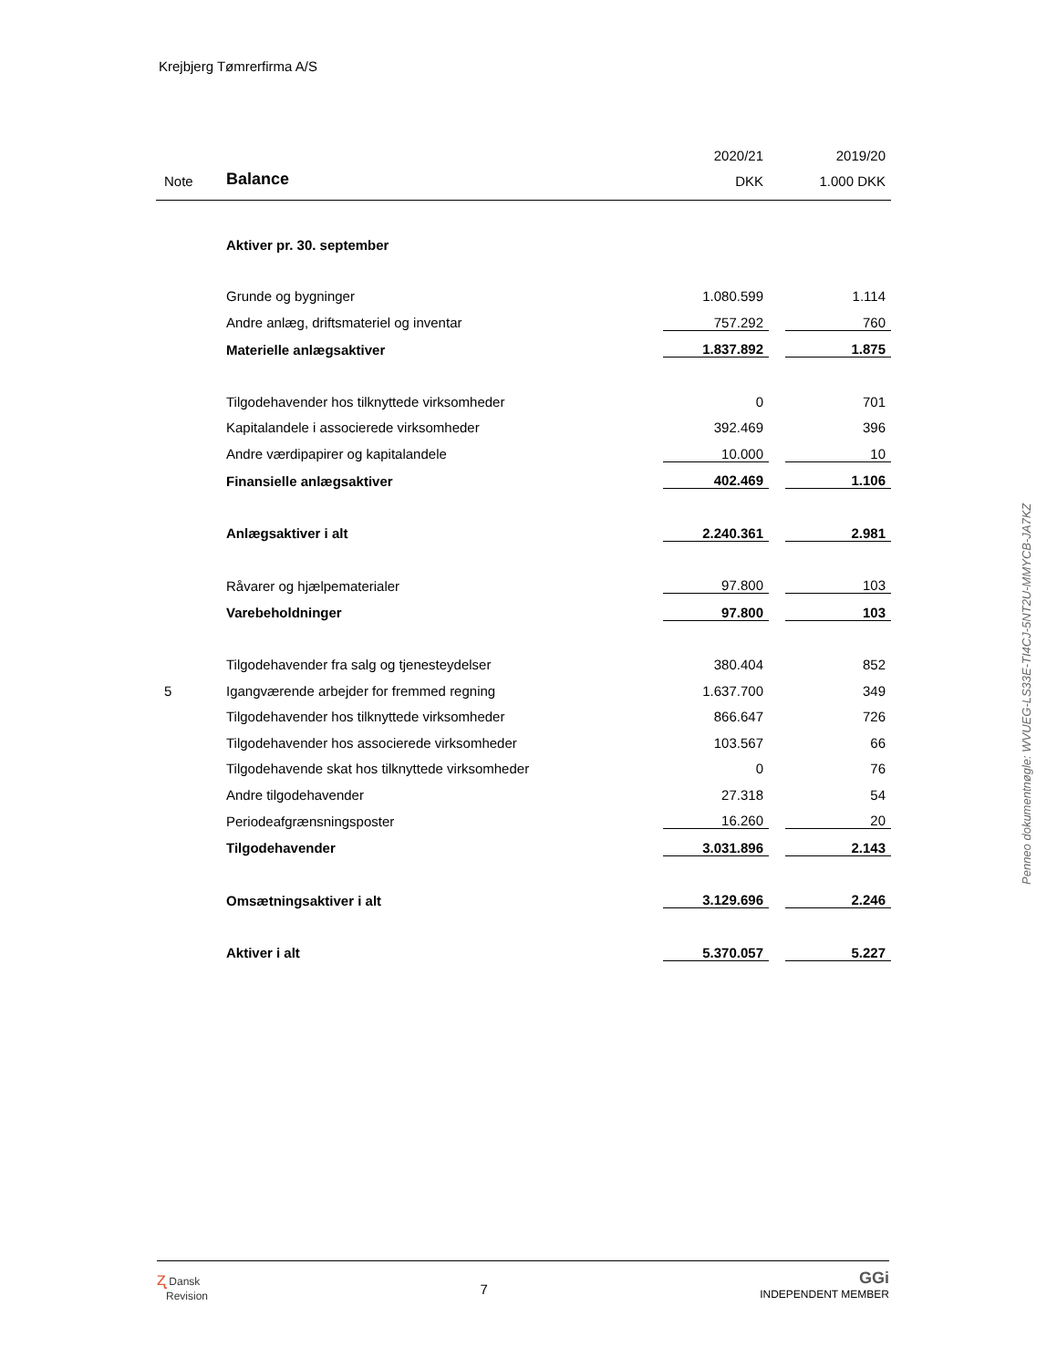Krejbjerg Tømrerfirma A/S
| | | 2020/21 | | 2019/20 |
| Note | Balance | DKK | | 1.000 DKK |
| | Aktiver pr. 30. september | | | |
| | Grunde og bygninger | 1.080.599 | | 1.114 |
| | Andre anlæg, driftsmateriel og inventar | 757.292 | | 760 |
| | Materielle anlægsaktiver | 1.837.892 | | 1.875 |
| | Tilgodehavender hos tilknyttede virksomheder | 0 | | 701 |
| | Kapitalandele i associerede virksomheder | 392.469 | | 396 |
| | Andre værdipapirer og kapitalandele | 10.000 | | 10 |
| | Finansielle anlægsaktiver | 402.469 | | 1.106 |
| | Anlægsaktiver i alt | 2.240.361 | | 2.981 |
| | Råvarer og hjælpematerialer | 97.800 | | 103 |
| | Varebeholdninger | 97.800 | | 103 |
| | Tilgodehavender fra salg og tjenesteydelser | 380.404 | | 852 |
| 5 | Igangværende arbejder for fremmed regning | 1.637.700 | | 349 |
| | Tilgodehavender hos tilknyttede virksomheder | 866.647 | | 726 |
| | Tilgodehavender hos associerede virksomheder | 103.567 | | 66 |
| | Tilgodehavende skat hos tilknyttede virksomheder | 0 | | 76 |
| | Andre tilgodehavender | 27.318 | | 54 |
| | Periodeafgrænsningsposter | 16.260 | | 20 |
| | Tilgodehavender | 3.031.896 | | 2.143 |
| | Omsætningsaktiver i alt | 3.129.696 | | 2.246 |
| | Aktiver i alt | 5.370.057 | | 5.227 |
Penneo dokumentnøgle: WVUEG-LS33E-TI4CJ-5NT2U-MMYCB-JA7KZ
ʐ Dansk
Revision
7
GGi
INDEPENDENT MEMBER